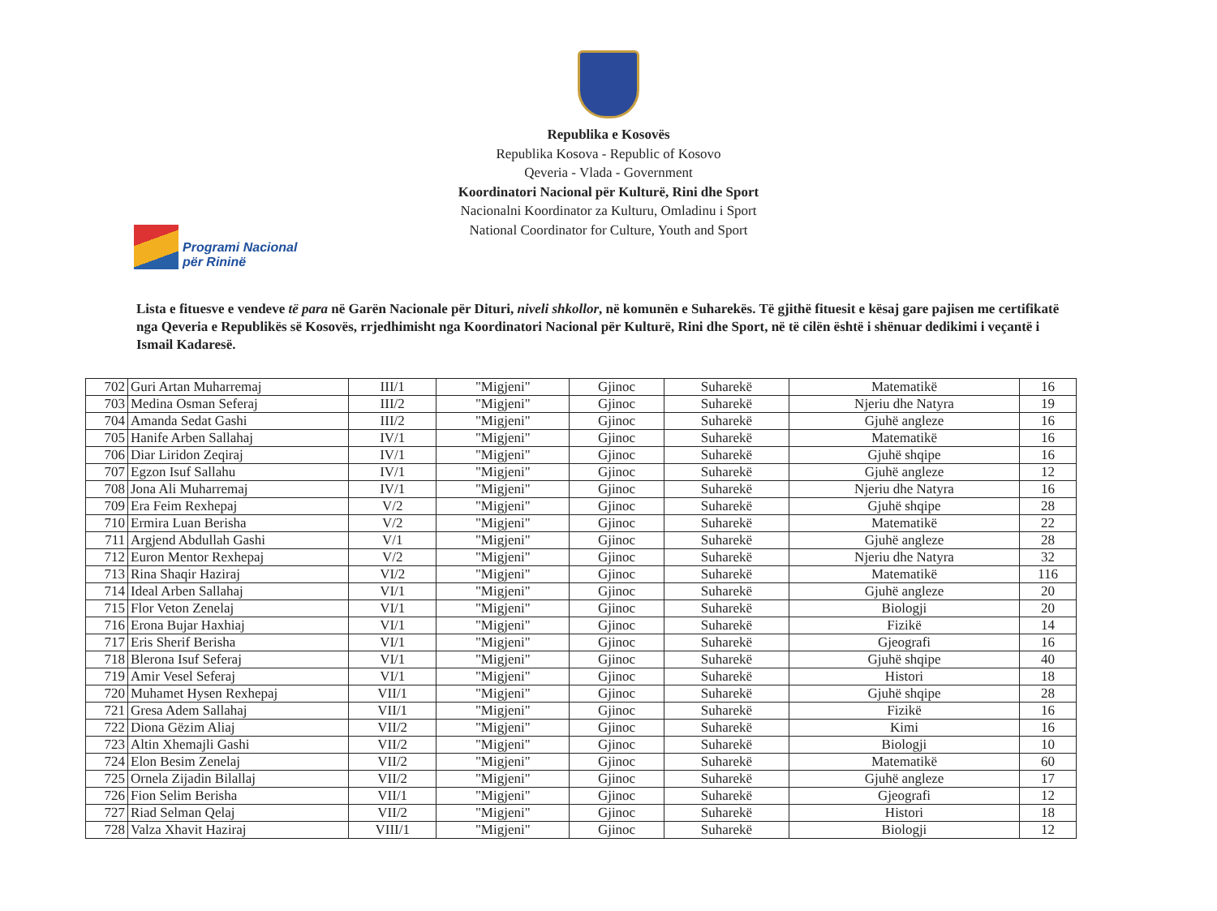Republika e Kosovës
Republika Kosova - Republic of Kosovo
Qeveria - Vlada - Government
Koordinatori Nacional për Kulturë, Rini dhe Sport
Nacionalni Koordinator za Kulturu, Omladinu i Sport
National Coordinator for Culture, Youth and Sport
Programi Nacional
për Rininë
Lista e fituesve e vendeve të para në Garën Nacionale për Dituri, niveli shkollor, në komunën e Suharekës. Të gjithë fituesit e kësaj gare pajisen me certifikatë nga Qeveria e Republikës së Kosovës, rrjedhimisht nga Koordinatori Nacional për Kulturë, Rini dhe Sport, në të cilën është i shënuar dedikimi i veçantë i Ismail Kadaresë.
| 702 | Guri Artan Muharremaj | III/1 | "Migjeni" | Gjinoc | Suharekë | Matematikë | 16 |
| 703 | Medina Osman Seferaj | III/2 | "Migjeni" | Gjinoc | Suharekë | Njeriu dhe Natyra | 19 |
| 704 | Amanda Sedat Gashi | III/2 | "Migjeni" | Gjinoc | Suharekë | Gjuhë angleze | 16 |
| 705 | Hanife Arben Sallahaj | IV/1 | "Migjeni" | Gjinoc | Suharekë | Matematikë | 16 |
| 706 | Diar Liridon Zeqiraj | IV/1 | "Migjeni" | Gjinoc | Suharekë | Gjuhë shqipe | 16 |
| 707 | Egzon Isuf Sallahu | IV/1 | "Migjeni" | Gjinoc | Suharekë | Gjuhë angleze | 12 |
| 708 | Jona Ali Muharremaj | IV/1 | "Migjeni" | Gjinoc | Suharekë | Njeriu dhe Natyra | 16 |
| 709 | Era Feim Rexhepaj | V/2 | "Migjeni" | Gjinoc | Suharekë | Gjuhë shqipe | 28 |
| 710 | Ermira Luan Berisha | V/2 | "Migjeni" | Gjinoc | Suharekë | Matematikë | 22 |
| 711 | Argjend Abdullah Gashi | V/1 | "Migjeni" | Gjinoc | Suharekë | Gjuhë angleze | 28 |
| 712 | Euron Mentor Rexhepaj | V/2 | "Migjeni" | Gjinoc | Suharekë | Njeriu dhe Natyra | 32 |
| 713 | Rina Shaqir Haziraj | VI/2 | "Migjeni" | Gjinoc | Suharekë | Matematikë | 116 |
| 714 | Ideal Arben Sallahaj | VI/1 | "Migjeni" | Gjinoc | Suharekë | Gjuhë angleze | 20 |
| 715 | Flor Veton Zenelaj | VI/1 | "Migjeni" | Gjinoc | Suharekë | Biologji | 20 |
| 716 | Erona Bujar Haxhiaj | VI/1 | "Migjeni" | Gjinoc | Suharekë | Fizikë | 14 |
| 717 | Eris Sherif Berisha | VI/1 | "Migjeni" | Gjinoc | Suharekë | Gjeografi | 16 |
| 718 | Blerona Isuf Seferaj | VI/1 | "Migjeni" | Gjinoc | Suharekë | Gjuhë shqipe | 40 |
| 719 | Amir Vesel Seferaj | VI/1 | "Migjeni" | Gjinoc | Suharekë | Histori | 18 |
| 720 | Muhamet Hysen Rexhepaj | VII/1 | "Migjeni" | Gjinoc | Suharekë | Gjuhë shqipe | 28 |
| 721 | Gresa Adem Sallahaj | VII/1 | "Migjeni" | Gjinoc | Suharekë | Fizikë | 16 |
| 722 | Diona Gëzim Aliaj | VII/2 | "Migjeni" | Gjinoc | Suharekë | Kimi | 16 |
| 723 | Altin Xhemajli Gashi | VII/2 | "Migjeni" | Gjinoc | Suharekë | Biologji | 10 |
| 724 | Elon Besim Zenelaj | VII/2 | "Migjeni" | Gjinoc | Suharekë | Matematikë | 60 |
| 725 | Ornela Zijadin Bilallaj | VII/2 | "Migjeni" | Gjinoc | Suharekë | Gjuhë angleze | 17 |
| 726 | Fion Selim Berisha | VII/1 | "Migjeni" | Gjinoc | Suharekë | Gjeografi | 12 |
| 727 | Riad Selman Qelaj | VII/2 | "Migjeni" | Gjinoc | Suharekë | Histori | 18 |
| 728 | Valza Xhavit Haziraj | VIII/1 | "Migjeni" | Gjinoc | Suharekë | Biologji | 12 |